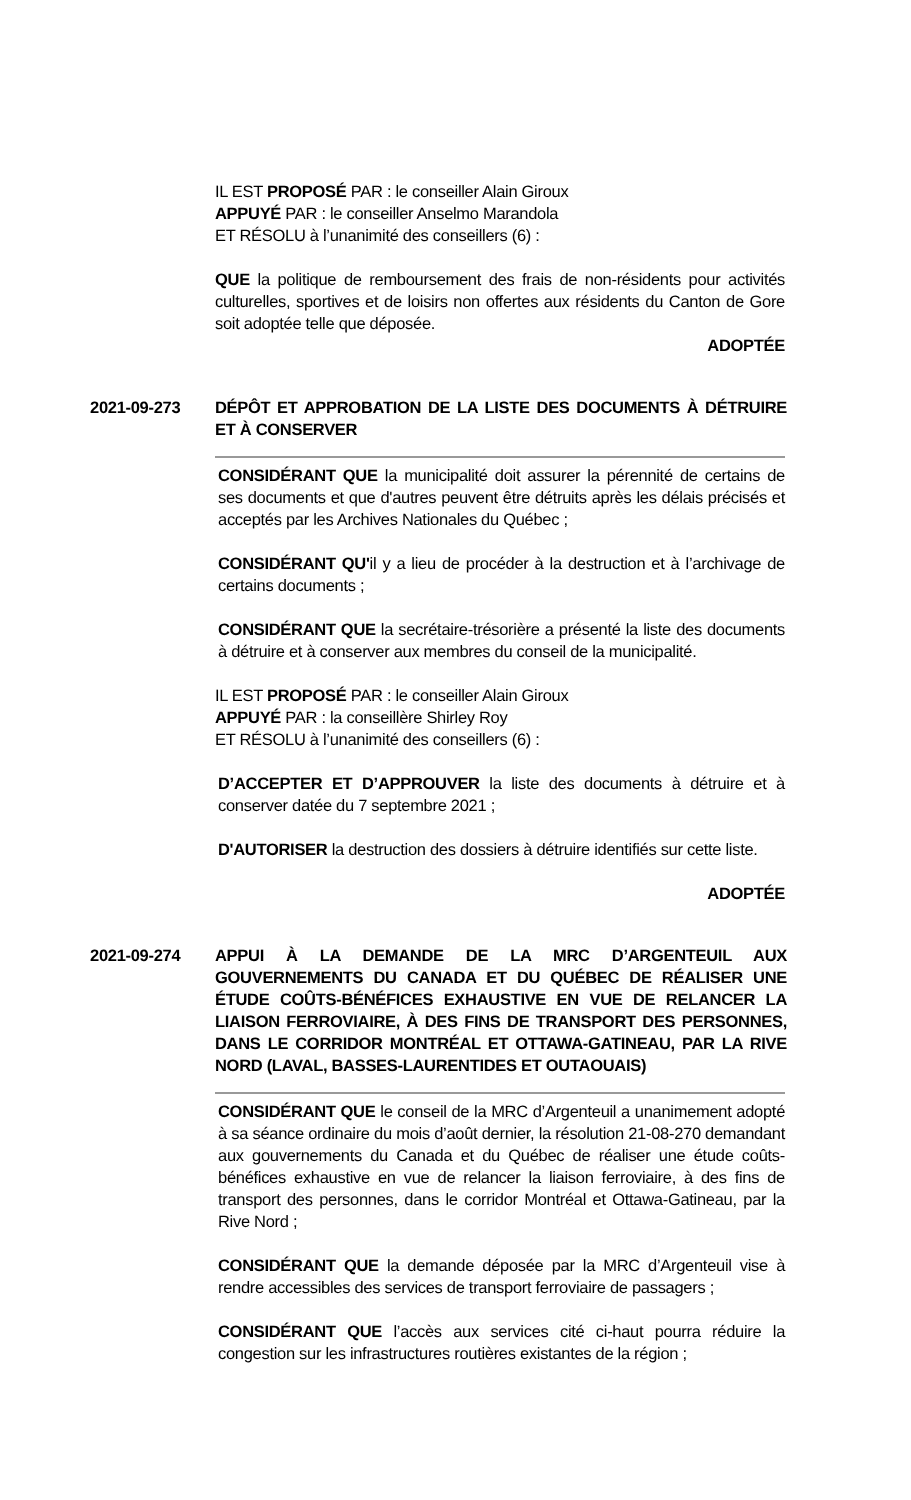IL EST PROPOSÉ PAR : le conseiller Alain Giroux
APPUYÉ PAR : le conseiller Anselmo Marandola
ET RÉSOLU à l’unanimité des conseillers (6) :
QUE la politique de remboursement des frais de non-résidents pour activités culturelles, sportives et de loisirs non offertes aux résidents du Canton de Gore soit adoptée telle que déposée.
ADOPTÉE
2021-09-273 DÉPÔT ET APPROBATION DE LA LISTE DES DOCUMENTS À DÉTRUIRE ET À CONSERVER
CONSIDÉRANT QUE la municipalité doit assurer la pérennité de certains de ses documents et que d'autres peuvent être détruits après les délais précisés et acceptés par les Archives Nationales du Québec ;
CONSIDÉRANT QU'il y a lieu de procéder à la destruction et à l’archivage de certains documents ;
CONSIDÉRANT QUE la secrétaire-trésorière a présenté la liste des documents à détruire et à conserver aux membres du conseil de la municipalité.
IL EST PROPOSÉ PAR : le conseiller Alain Giroux
APPUYÉ PAR : la conseillère Shirley Roy
ET RÉSOLU à l’unanimité des conseillers (6) :
D’ACCEPTER ET D’APPROUVER la liste des documents à détruire et à conserver datée du 7 septembre 2021 ;
D'AUTORISER la destruction des dossiers à détruire identifiés sur cette liste.
ADOPTÉE
2021-09-274 APPUI À LA DEMANDE DE LA MRC D’ARGENTEUIL AUX GOUVERNEMENTS DU CANADA ET DU QUÉBEC DE RÉALISER UNE ÉTUDE COÛTS-BÉNÉFICES EXHAUSTIVE EN VUE DE RELANCER LA LIAISON FERROVIAIRE, À DES FINS DE TRANSPORT DES PERSONNES, DANS LE CORRIDOR MONTRÉAL ET OTTAWA-GATINEAU, PAR LA RIVE NORD (LAVAL, BASSES-LAURENTIDES ET OUTAOUAIS)
CONSIDÉRANT QUE le conseil de la MRC d’Argenteuil a unanimement adopté à sa séance ordinaire du mois d’août dernier, la résolution 21-08-270 demandant aux gouvernements du Canada et du Québec de réaliser une étude coûts-bénéfices exhaustive en vue de relancer la liaison ferroviaire, à des fins de transport des personnes, dans le corridor Montréal et Ottawa-Gatineau, par la Rive Nord ;
CONSIDÉRANT QUE la demande déposée par la MRC d’Argenteuil vise à rendre accessibles des services de transport ferroviaire de passagers ;
CONSIDÉRANT QUE l’accès aux services cité ci-haut pourra réduire la congestion sur les infrastructures routières existantes de la région ;